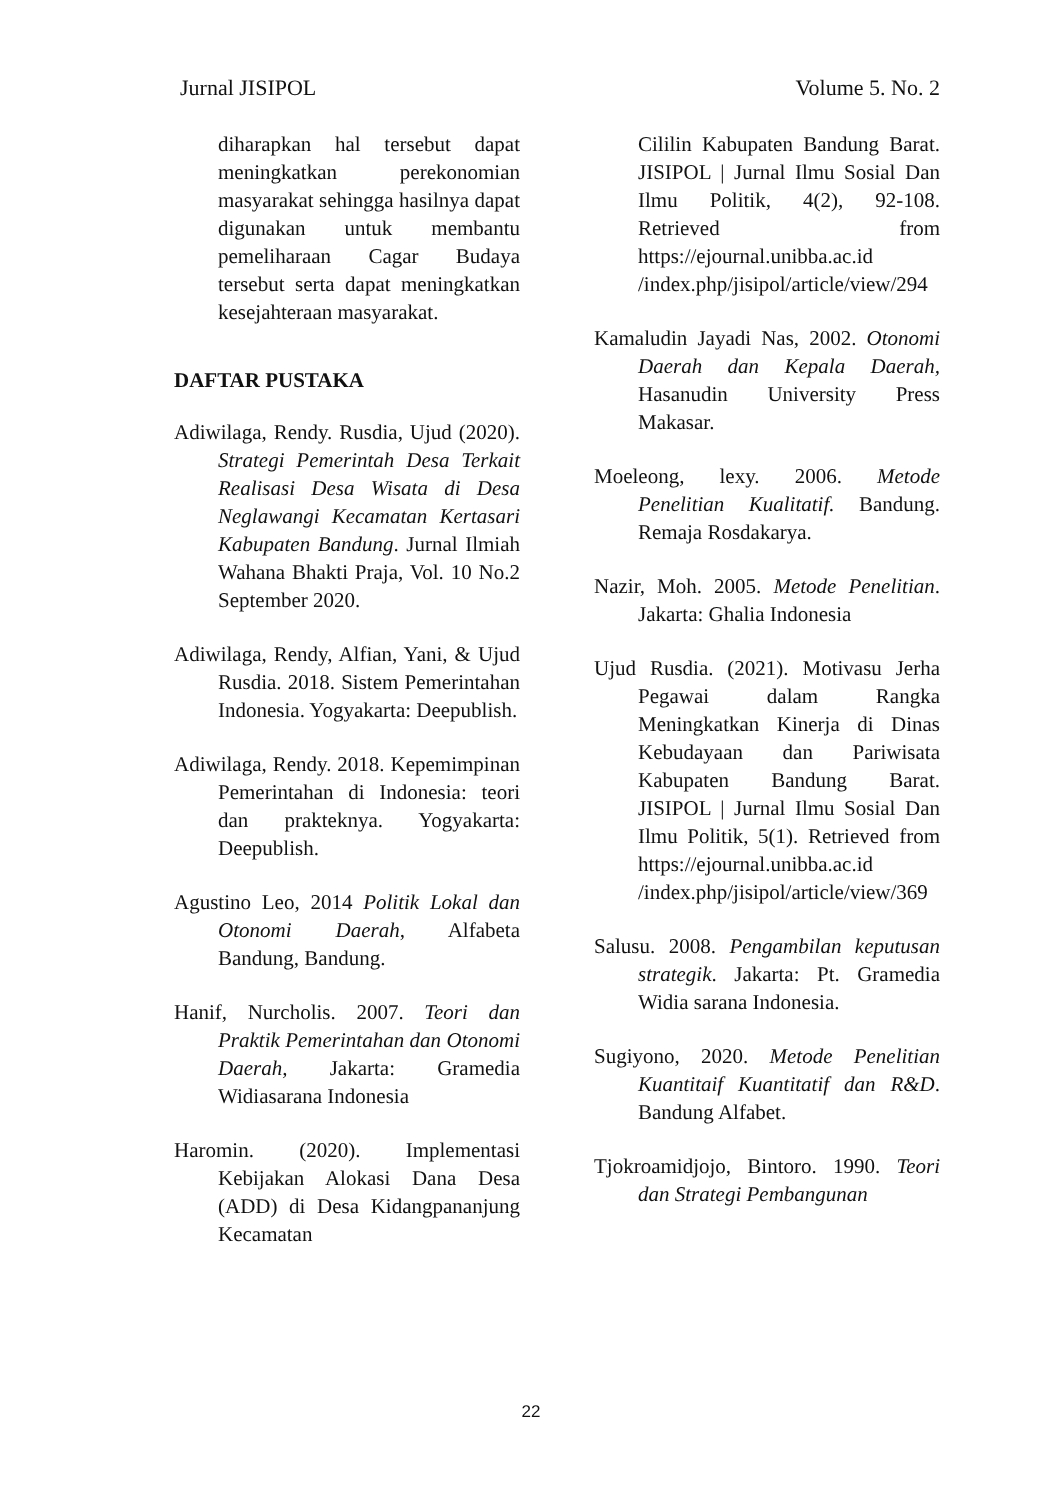Jurnal JISIPOL Volume 5. No. 2
diharapkan hal tersebut dapat meningkatkan perekonomian masyarakat sehingga hasilnya dapat digunakan untuk membantu pemeliharaan Cagar Budaya tersebut serta dapat meningkatkan kesejahteraan masyarakat.
DAFTAR PUSTAKA
Adiwilaga, Rendy. Rusdia, Ujud (2020). Strategi Pemerintah Desa Terkait Realisasi Desa Wisata di Desa Neglawangi Kecamatan Kertasari Kabupaten Bandung. Jurnal Ilmiah Wahana Bhakti Praja, Vol. 10 No.2 September 2020.
Adiwilaga, Rendy, Alfian, Yani, & Ujud Rusdia. 2018. Sistem Pemerintahan Indonesia. Yogyakarta: Deepublish.
Adiwilaga, Rendy. 2018. Kepemimpinan Pemerintahan di Indonesia: teori dan prakteknya. Yogyakarta: Deepublish.
Agustino Leo, 2014 Politik Lokal dan Otonomi Daerah, Alfabeta Bandung, Bandung.
Hanif, Nurcholis. 2007. Teori dan Praktik Pemerintahan dan Otonomi Daerah, Jakarta: Gramedia Widiasarana Indonesia
Haromin. (2020). Implementasi Kebijakan Alokasi Dana Desa (ADD) di Desa Kidangpananjung Kecamatan
Cililin Kabupaten Bandung Barat. JISIPOL | Jurnal Ilmu Sosial Dan Ilmu Politik, 4(2), 92-108. Retrieved from https://ejournal.unibba.ac.id /index.php/jisipol/article/view/294
Kamaludin Jayadi Nas, 2002. Otonomi Daerah dan Kepala Daerah, Hasanudin University Press Makasar.
Moeleong, lexy. 2006. Metode Penelitian Kualitatif. Bandung. Remaja Rosdakarya.
Nazir, Moh. 2005. Metode Penelitian. Jakarta: Ghalia Indonesia
Ujud Rusdia. (2021). Motivasu Jerha Pegawai dalam Rangka Meningkatkan Kinerja di Dinas Kebudayaan dan Pariwisata Kabupaten Bandung Barat. JISIPOL | Jurnal Ilmu Sosial Dan Ilmu Politik, 5(1). Retrieved from https://ejournal.unibba.ac.id /index.php/jisipol/article/view/369
Salusu. 2008. Pengambilan keputusan strategik. Jakarta: Pt. Gramedia Widia sarana Indonesia.
Sugiyono, 2020. Metode Penelitian Kuantitaif Kuantitatif dan R&D. Bandung Alfabet.
Tjokroamidjojo, Bintoro. 1990. Teori dan Strategi Pembangunan
22